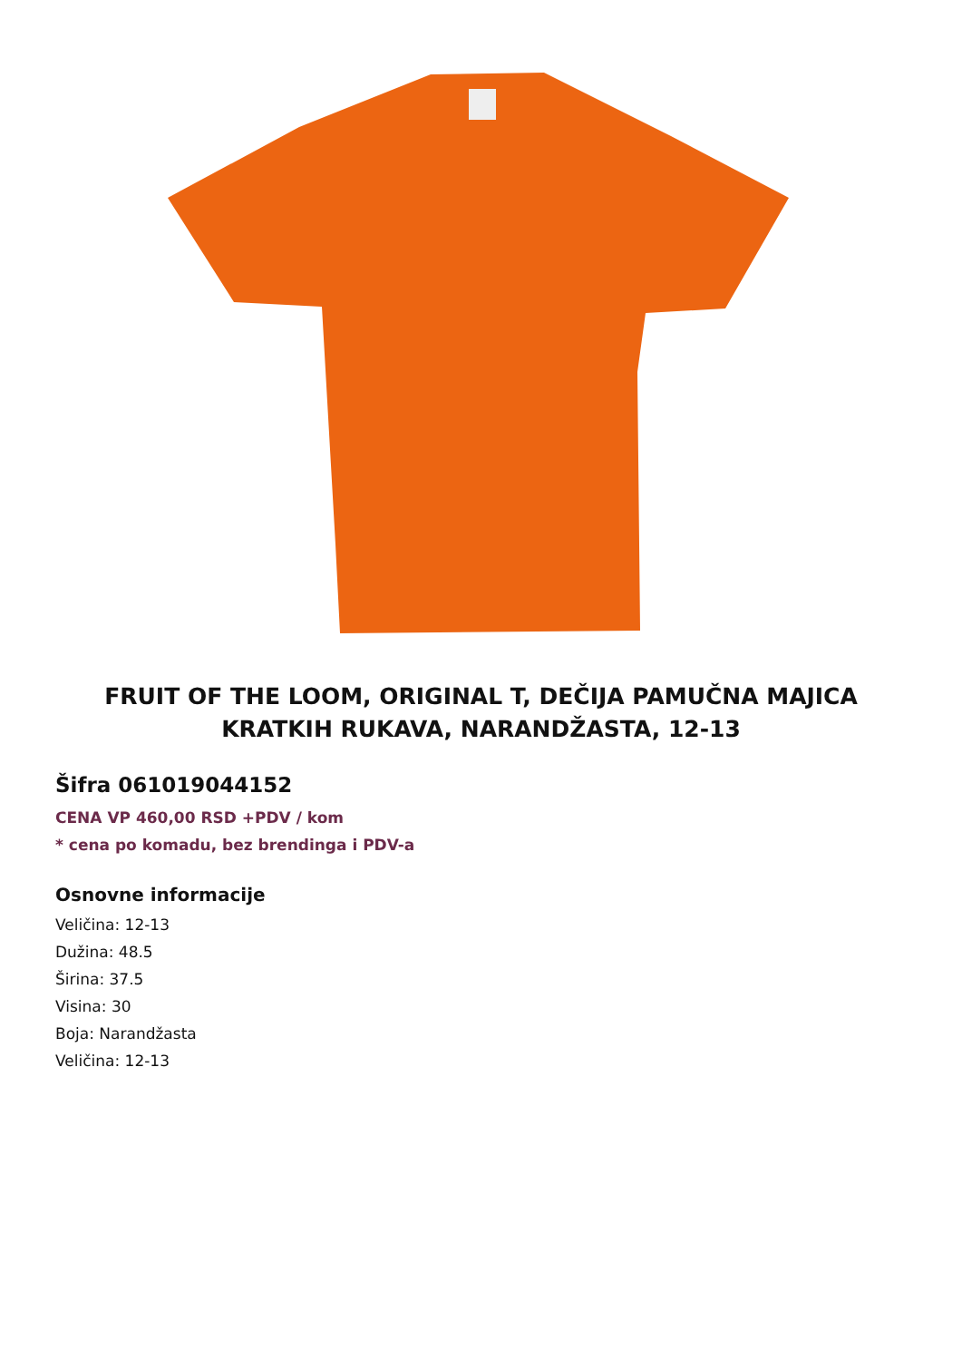FRUIT OF THE LOOM, ORIGINAL T, DEČIJA PAMUČNA MAJICA KRATKIH RUKAVA, NARANDŽASTA, 12-13
Šifra 061019044152
CENA VP 460,00 RSD +PDV / kom
* cena po komadu, bez brendinga i PDV-a
Osnovne informacije
Veličina: 12-13
Dužina: 48.5
Širina: 37.5
Visina: 30
Boja: Narandžasta
Veličina: 12-13